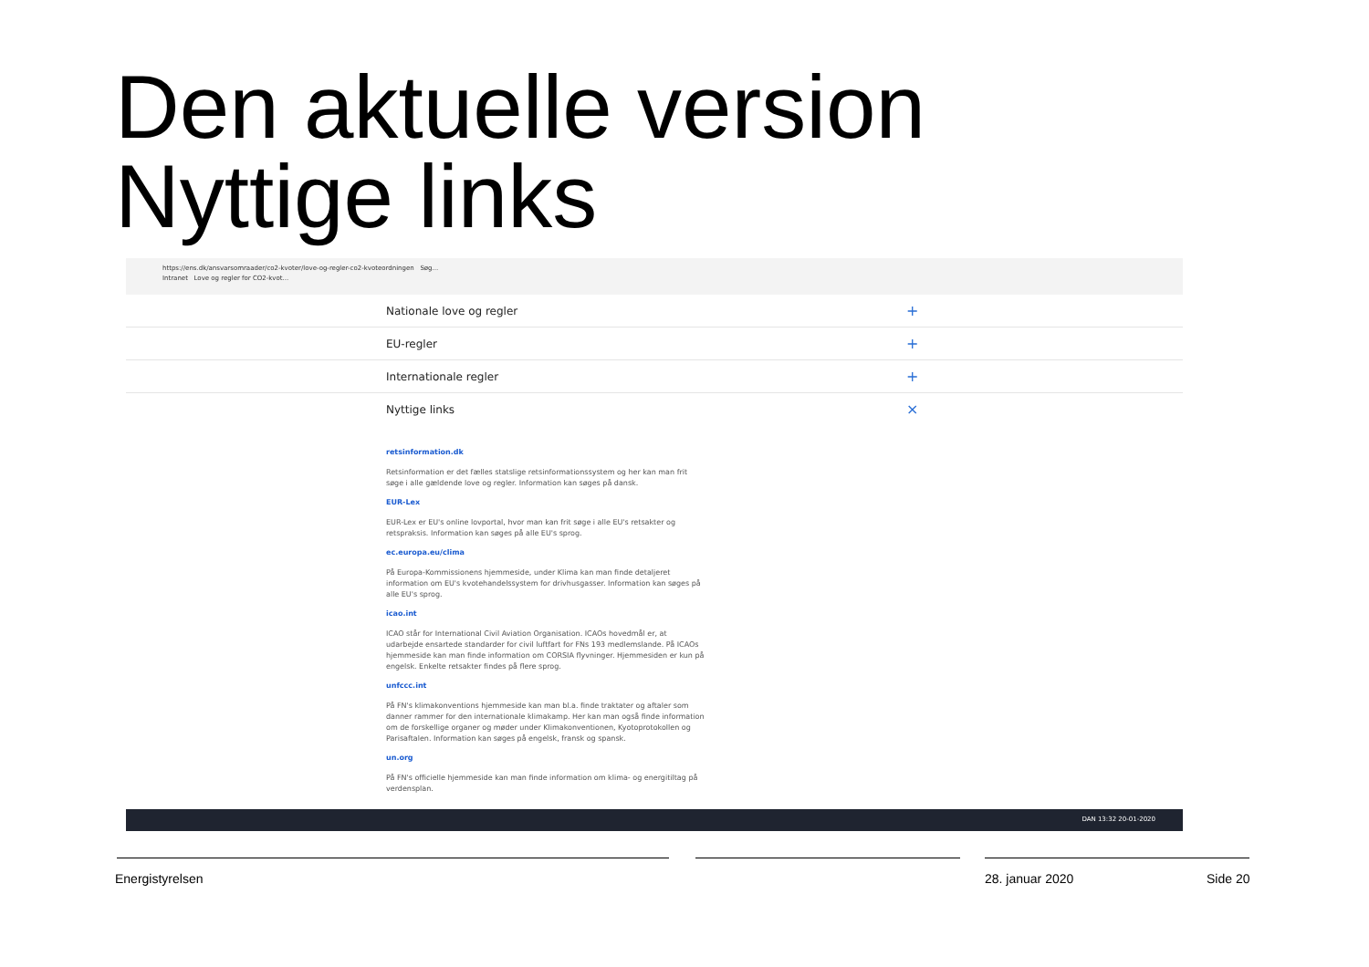Den aktuelle version
Nyttige links
https://ens.dk/ansvarsomraader/co2-kvoter/love-og-regler-co2-kvoteordningen Søg...
Intranet Love og regler for CO2-kvot...
Nationale love og regler +
EU-regler +
Internationale regler +
Nyttige links ×
retsinformation.dk
Retsinformation er det fælles statslige retsinformationssystem og her kan man frit søge i alle gældende love og regler. Information kan søges på dansk.
EUR-Lex
EUR-Lex er EU's online lovportal, hvor man kan frit søge i alle EU's retsakter og retspraksis. Information kan søges på alle EU's sprog.
ec.europa.eu/clima
På Europa-Kommissionens hjemmeside, under Klima kan man finde detaljeret information om EU's kvotehandelssystem for drivhusgasser. Information kan søges på alle EU's sprog.
icao.int
ICAO står for International Civil Aviation Organisation. ICAOs hovedmål er, at udarbejde ensartede standarder for civil luftfart for FNs 193 medlemslande. På ICAOs hjemmeside kan man finde information om CORSIA flyvninger. Hjemmesiden er kun på engelsk. Enkelte retsakter findes på flere sprog.
unfccc.int
På FN's klimakonventions hjemmeside kan man bl.a. finde traktater og aftaler som danner rammer for den internationale klimakamp. Her kan man også finde information om de forskellige organer og møder under Klimakonventionen, Kyotoprotokollen og Parisaftalen. Information kan søges på engelsk, fransk og spansk.
un.org
På FN's officielle hjemmeside kan man finde information om klima- og energitiltag på verdensplan.
DAN 13:32 20-01-2020
Energistyrelsen 28. januar 2020 Side 20